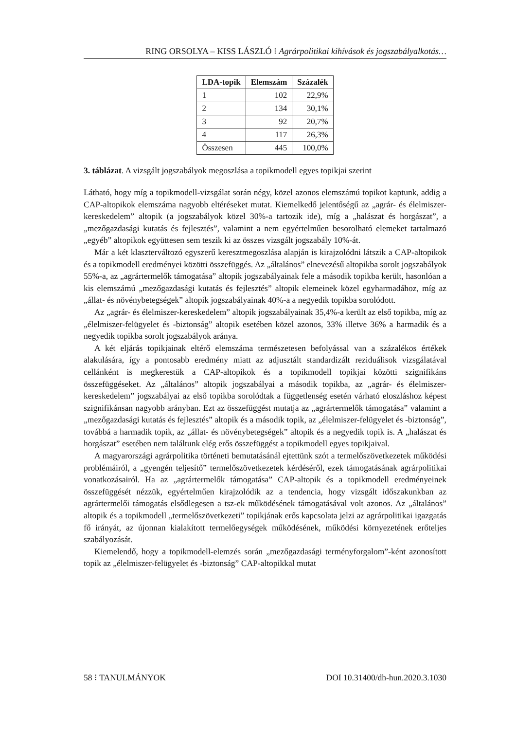RING ORSOLYA – KISS LÁSZLÓ ⁝ Agrárpolitikai kihívások és jogszabályalkotás…
| LDA-topik | Elemszám | Százalék |
| --- | --- | --- |
| 1 | 102 | 22,9% |
| 2 | 134 | 30,1% |
| 3 | 92 | 20,7% |
| 4 | 117 | 26,3% |
| Összesen | 445 | 100,0% |
3. táblázat. A vizsgált jogszabályok megoszlása a topikmodell egyes topikjai szerint
Látható, hogy míg a topikmodell-vizsgálat során négy, közel azonos elemszámú topikot kaptunk, addig a CAP-altopikok elemszáma nagyobb eltéréseket mutat. Kiemelkedő jelentőségű az „agrár- és élelmiszer-kereskedelem” altopik (a jogszabályok közel 30%-a tartozik ide), míg a „halászat és horgászat”, a „mezőgazdasági kutatás és fejlesztés”, valamint a nem egyértelműen besorolható elemeket tartalmazó „egyéb” altopikok együttesen sem teszik ki az összes vizsgált jogszabály 10%-át.
Már a két klaszterváltozó egyszerű keresztmegoszlása alapján is kirajzolódni látszik a CAP-altopikok és a topikmodell eredményei közötti összefüggés. Az „általános” elnevezésű altopikba sorolt jogszabályok 55%-a, az „agrártermelők támogatása” altopik jogszabályainak fele a második topikba került, hasonlóan a kis elemszámú „mezőgazdasági kutatás és fejlesztés” altopik elemeinek közel egyharmadához, míg az „állat- és növénybetegségek” altopik jogszabályainak 40%-a a negyedik topikba sorolódott.
Az „agrár- és élelmiszer-kereskedelem” altopik jogszabályainak 35,4%-a került az első topikba, míg az „élelmiszer-felügyelet és -biztonság” altopik esetében közel azonos, 33% illetve 36% a harmadik és a negyedik topikba sorolt jogszabályok aránya.
A két eljárás topikjainak eltérő elemszáma természetesen befolyással van a százalékos értékek alakulására, így a pontosabb eredmény miatt az adjusztált standardizált reziduálisok vizsgálatával cellánként is megkerestük a CAP-altopikok és a topikmodell topikjai közötti szignifikáns összefüggéseket. Az „általános” altopik jogszabályai a második topikba, az „agrár- és élelmiszer-kereskedelem” jogszabályai az első topikba sorolódtak a függetlenség esetén várható eloszláshoz képest szignifikánsan nagyobb arányban. Ezt az összefüggést mutatja az „agrártermelők támogatása” valamint a „mezőgazdasági kutatás és fejlesztés” altopik és a második topik, az „élelmiszer-felügyelet és -biztonság”, továbbá a harmadik topik, az „állat- és növénybetegségek” altopik és a negyedik topik is. A „halászat és horgászat” esetében nem találtunk elég erős összefüggést a topikmodell egyes topikjaival.
A magyarországi agrárpolitika történeti bemutatásánál ejtettünk szót a termelőszövetkezetek működési problémáiról, a „gyengén teljesítő” termelőszövetkezetek kérdéséről, ezek támogatásának agrárpolitikai vonatkozásairól. Ha az „agrártermelők támogatása” CAP-altopik és a topikmodell eredményeinek összefüggését nézzük, egyértelműen kirajzolódik az a tendencia, hogy vizsgált időszakunkban az agrártermelői támogatás elsődlegesen a tsz-ek működésének támogatásával volt azonos. Az „általános” altopik és a topikmodell „termelőszövetkezeti” topikjának erős kapcsolata jelzi az agrárpolitikai igazgatás fő irányát, az újonnan kialakított termelőegységek működésének, működési környezetének erőteljes szabályozását.
Kiemelendő, hogy a topikmodell-elemzés során „mezőgazdasági terményforgalom”-ként azonosított topik az „élelmiszer-felügyelet és -biztonság” CAP-altopikkal mutat
58 ⁝ TANULMÁNYOK DOI 10.31400/dh-hun.2020.3.1030